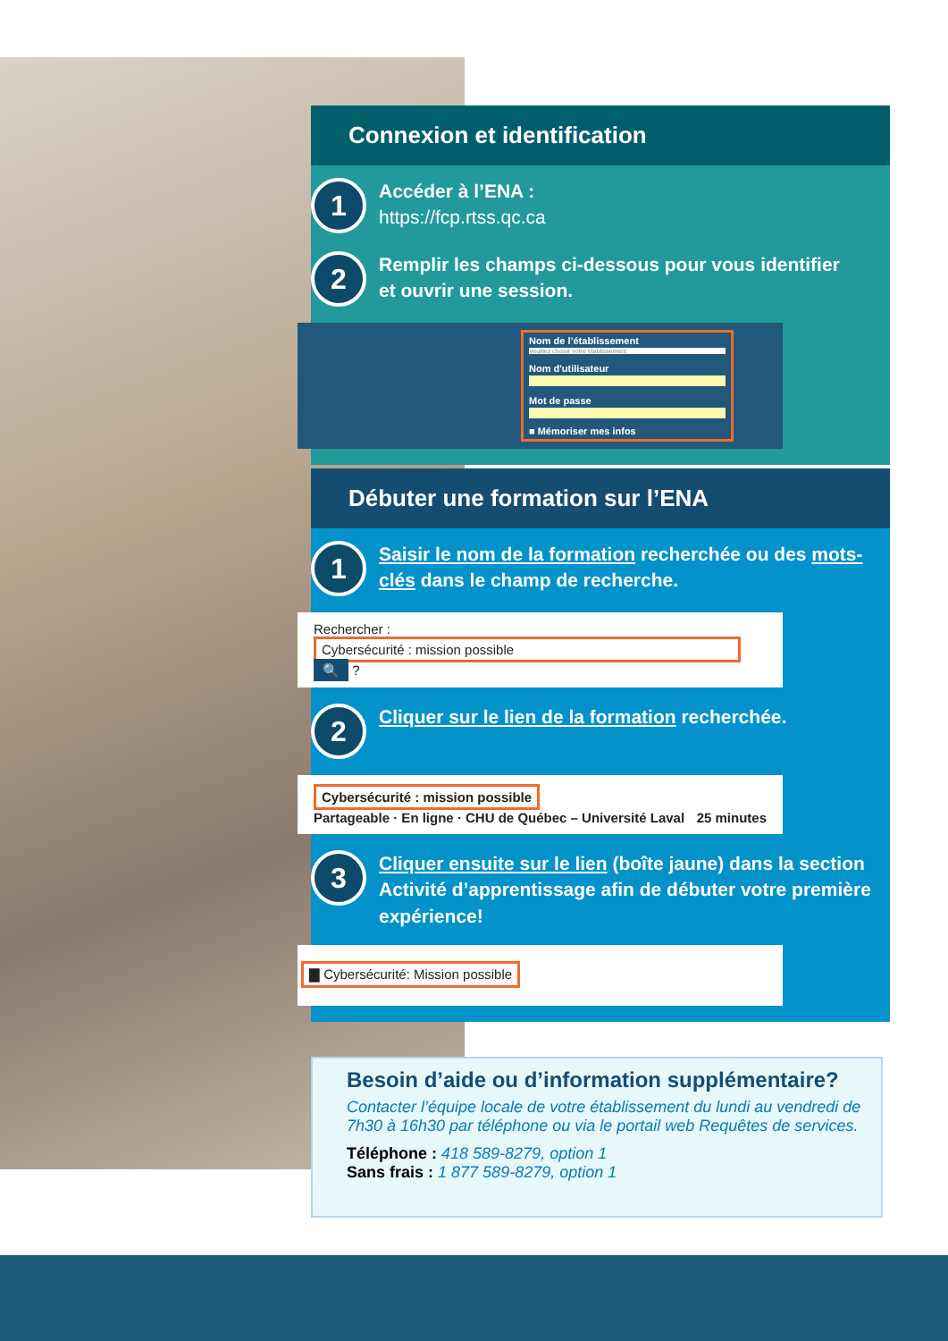Connexion et identification
1
Accéder à l’ENA :
https://fcp.rtss.qc.ca
2
Remplir les champs ci-dessous pour vous identifier
et ouvrir une session.
Nom de l’établissement
Veuillez choisir votre établissement
Nom d'utilisateur
Mot de passe
■ Mémoriser mes infos
Débuter une formation sur l’ENA
1
Saisir le nom de la formation recherchée ou des mots-clés dans le champ de recherche.
Rechercher :
Cybersécurité : mission possible 🔍 ?
2
Cliquer sur le lien de la formation recherchée.
Cybersécurité : mission possible
Partageable · En ligne · CHU de Québec – Université Laval 25 minutes
3
Cliquer ensuite sur le lien (boîte jaune) dans la section Activité d’apprentissage afin de débuter votre première expérience!
▇ Cybersécurité: Mission possible
Besoin d’aide ou d’information supplémentaire?
Contacter l’équipe locale de votre établissement du lundi au vendredi de 7h30 à 16h30 par téléphone ou via le portail web Requêtes de services.
Téléphone : 418 589-8279, option 1
Sans frais : 1 877 589-8279, option 1